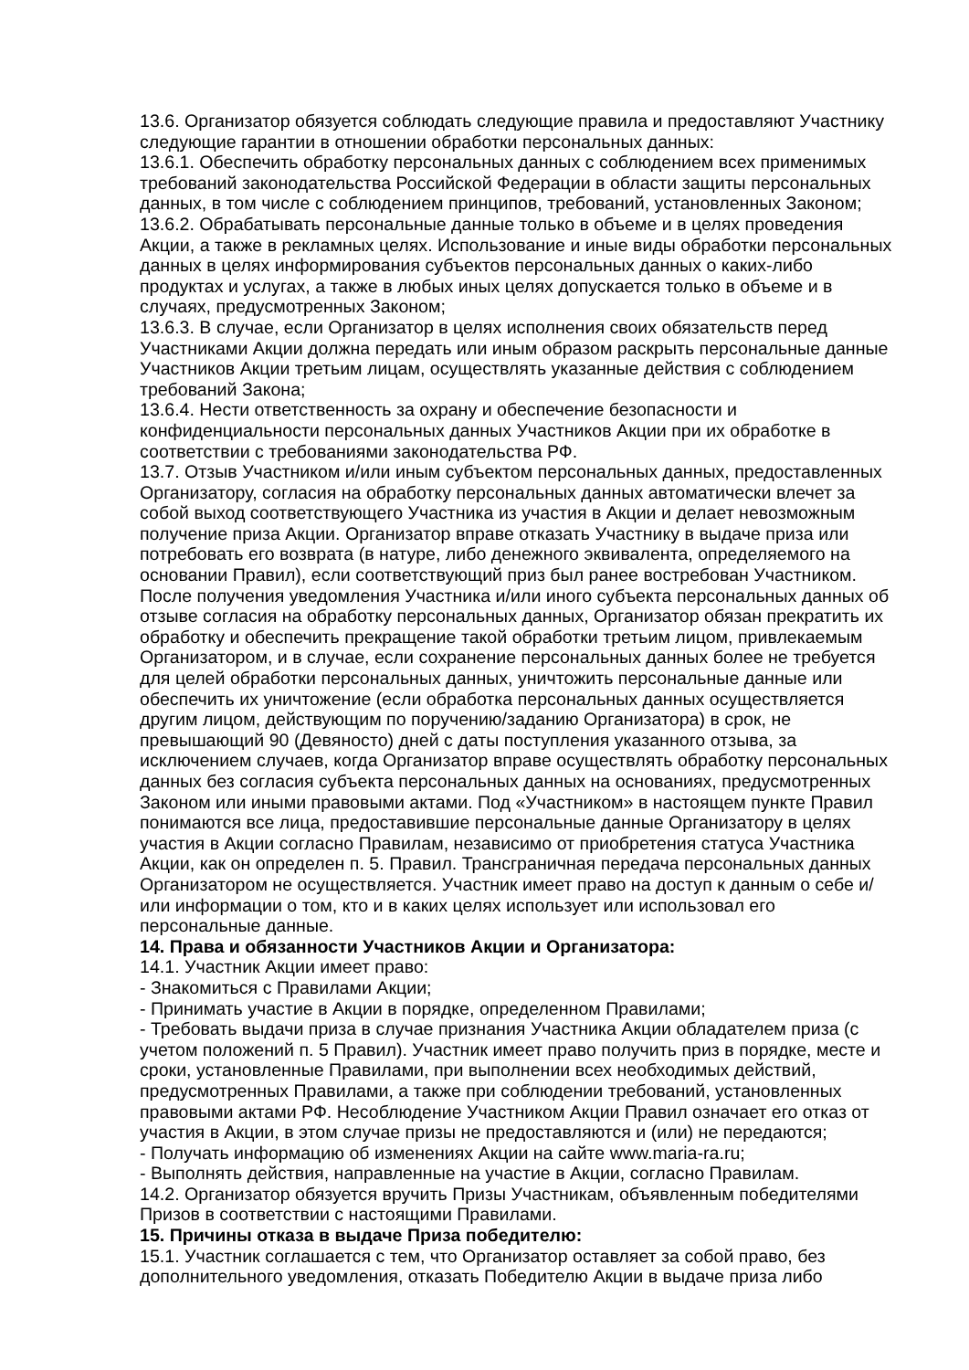13.6. Организатор обязуется соблюдать следующие правила и предоставляют Участнику следующие гарантии в отношении обработки персональных данных:
13.6.1. Обеспечить обработку персональных данных с соблюдением всех применимых требований законодательства Российской Федерации в области защиты персональных данных, в том числе с соблюдением принципов, требований, установленных Законом;
13.6.2. Обрабатывать персональные данные только в объеме и в целях проведения Акции, а также в рекламных целях. Использование и иные виды обработки персональных данных в целях информирования субъектов персональных данных о каких-либо продуктах и услугах, а также в любых иных целях допускается только в объеме и в случаях, предусмотренных Законом;
13.6.3. В случае, если Организатор в целях исполнения своих обязательств перед Участниками Акции должна передать или иным образом раскрыть персональные данные Участников Акции третьим лицам, осуществлять указанные действия с соблюдением требований Закона;
13.6.4. Нести ответственность за охрану и обеспечение безопасности и конфиденциальности персональных данных Участников Акции при их обработке в соответствии с требованиями законодательства РФ.
13.7. Отзыв Участником и/или иным субъектом персональных данных, предоставленных Организатору, согласия на обработку персональных данных автоматически влечет за собой выход соответствующего Участника из участия в Акции и делает невозможным получение приза Акции. Организатор вправе отказать Участнику в выдаче приза или потребовать его возврата (в натуре, либо денежного эквивалента, определяемого на основании Правил), если соответствующий приз был ранее востребован Участником. После получения уведомления Участника и/или иного субъекта персональных данных об отзыве согласия на обработку персональных данных, Организатор обязан прекратить их обработку и обеспечить прекращение такой обработки третьим лицом, привлекаемым Организатором, и в случае, если сохранение персональных данных более не требуется для целей обработки персональных данных, уничтожить персональные данные или обеспечить их уничтожение (если обработка персональных данных осуществляется другим лицом, действующим по поручению/заданию Организатора) в срок, не превышающий 90 (Девяносто) дней с даты поступления указанного отзыва, за исключением случаев, когда Организатор вправе осуществлять обработку персональных данных без согласия субъекта персональных данных на основаниях, предусмотренных Законом или иными правовыми актами. Под «Участником» в настоящем пункте Правил понимаются все лица, предоставившие персональные данные Организатору в целях участия в Акции согласно Правилам, независимо от приобретения статуса Участника Акции, как он определен п. 5. Правил. Трансграничная передача персональных данных Организатором не осуществляется. Участник имеет право на доступ к данным о себе и/или информации о том, кто и в каких целях использует или использовал его персональные данные.
14. Права и обязанности Участников Акции и Организатора:
14.1. Участник Акции имеет право:
- Знакомиться с Правилами Акции;
- Принимать участие в Акции в порядке, определенном Правилами;
- Требовать выдачи приза в случае признания Участника Акции обладателем приза (с учетом положений п. 5 Правил). Участник имеет право получить приз в порядке, месте и сроки, установленные Правилами, при выполнении всех необходимых действий, предусмотренных Правилами, а также при соблюдении требований, установленных правовыми актами РФ. Несоблюдение Участником Акции Правил означает его отказ от участия в Акции, в этом случае призы не предоставляются и (или) не передаются;
- Получать информацию об изменениях Акции на сайте www.maria-ra.ru;
- Выполнять действия, направленные на участие в Акции, согласно Правилам.
14.2. Организатор обязуется вручить Призы Участникам, объявленным победителями Призов в соответствии с настоящими Правилами.
15. Причины отказа в выдаче Приза победителю:
15.1. Участник соглашается с тем, что Организатор оставляет за собой право, без дополнительного уведомления, отказать Победителю Акции в выдаче приза либо